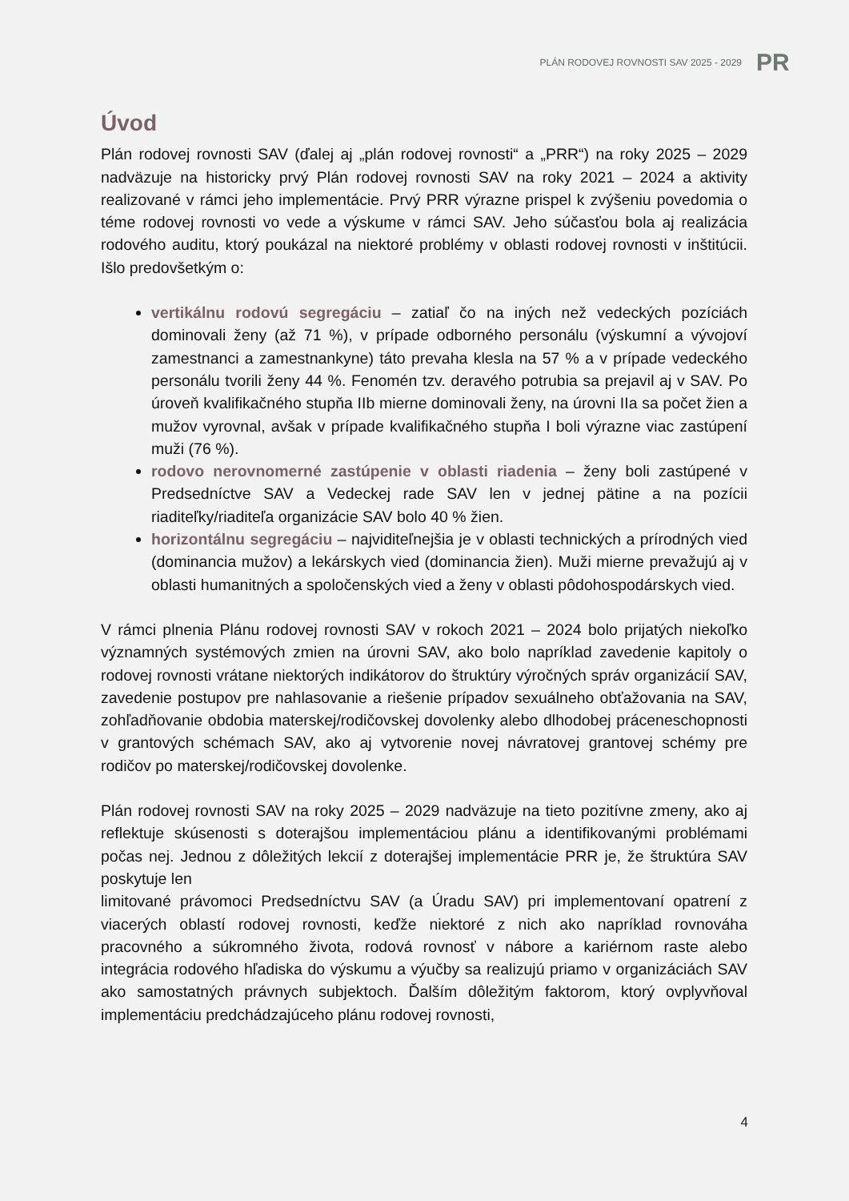PLÁN RODOVEJ ROVNOSTI SAV 2025 - 2029
PR
Úvod
Plán rodovej rovnosti SAV (ďalej aj „plán rodovej rovnosti“ a „PRR“) na roky 2025 – 2029 nadväzuje na historicky prvý Plán rodovej rovnosti SAV na roky 2021 – 2024 a aktivity realizované v rámci jeho implementácie. Prvý PRR výrazne prispel k zvýšeniu povedomia o téme rodovej rovnosti vo vede a výskume v rámci SAV. Jeho súčasťou bola aj realizácia rodového auditu, ktorý poukázal na niektoré problémy v oblasti rodovej rovnosti v inštitúcii. Išlo predovšetkým o:
vertikálnu rodovú segregáciu – zatiaľ čo na iných než vedeckých pozíciách dominovali ženy (až 71 %), v prípade odborného personálu (výskumní a vývojoví zamestnanci a zamestnankyne) táto prevaha klesla na 57 % a v prípade vedeckého personálu tvorili ženy 44 %. Fenomén tzv. deravého potrubia sa prejavil aj v SAV. Po úroveň kvalifikačného stupňa IIb mierne dominovali ženy, na úrovni IIa sa počet žien a mužov vyrovnal, avšak v prípade kvalifikačného stupňa I boli výrazne viac zastúpení muži (76 %).
rodovo nerovnomerné zastúpenie v oblasti riadenia – ženy boli zastúpené v Predsedníctve SAV a Vedeckej rade SAV len v jednej pätine a na pozícii riaditeľky/riaditeľa organizácie SAV bolo 40 % žien.
horizontálnu segregáciu – najviditeľnejšia je v oblasti technických a prírodných vied (dominancia mužov) a lekárskych vied (dominancia žien). Muži mierne prevažujú aj v oblasti humanitných a spoločenských vied a ženy v oblasti pôdohospodárskych vied.
V rámci plnenia Plánu rodovej rovnosti SAV v rokoch 2021 – 2024 bolo prijatých niekoľko významných systémových zmien na úrovni SAV, ako bolo napríklad zavedenie kapitoly o rodovej rovnosti vrátane niektorých indikátorov do štruktúry výročných správ organizácií SAV, zavedenie postupov pre nahlasovanie a riešenie prípadov sexuálneho obťažovania na SAV, zohľadňovanie obdobia materskej/rodičovskej dovolenky alebo dlhodobej práceneschopnosti v grantových schémach SAV, ako aj vytvorenie novej návratovej grantovej schémy pre rodičov po materskej/rodičovskej dovolenke.
Plán rodovej rovnosti SAV na roky 2025 – 2029 nadväzuje na tieto pozitívne zmeny, ako aj reflektuje skúsenosti s doterajšou implementáciou plánu a identifikovanými problémami počas nej. Jednou z dôležitých lekcií z doterajšej implementácie PRR je, že štruktúra SAV poskytuje len
limitované právomoci Predsedníctvu SAV (a Úradu SAV) pri implementovaní opatrení z viacerých oblastí rodovej rovnosti, keďže niektoré z nich ako napríklad rovnováha pracovného a súkromného života, rodová rovnosť v nábore a kariérnom raste alebo integrácia rodového hľadiska do výskumu a výučby sa realizujú priamo v organizáciách SAV ako samostatných právnych subjektoch. Ďalším dôležitým faktorom, ktorý ovplyvňoval implementáciu predchádzajúceho plánu rodovej rovnosti,
4